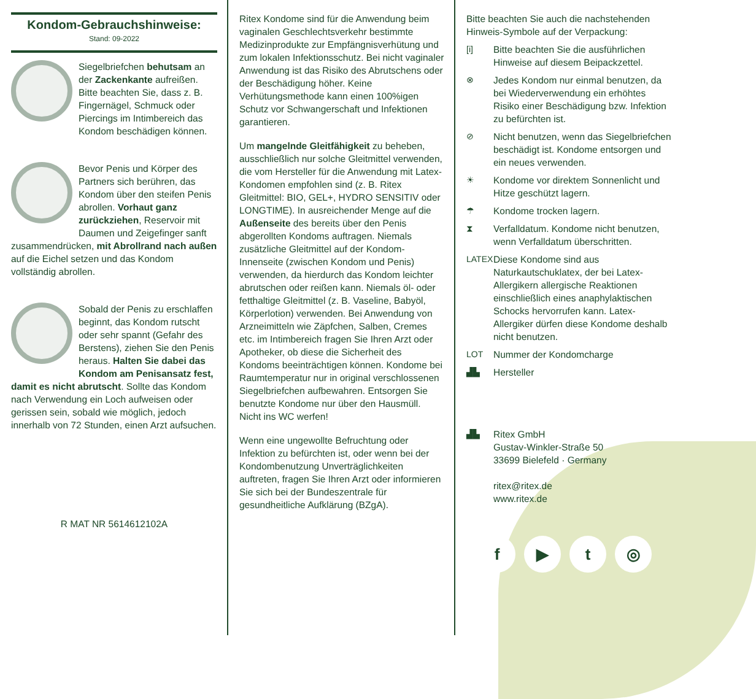Kondom-Gebrauchshinweise:
Stand: 09-2022
Siegelbriefchen behutsam an der Zackenkante aufreißen. Bitte beachten Sie, dass z. B. Fingernägel, Schmuck oder Piercings im Intimbereich das Kondom beschädigen können.
Bevor Penis und Körper des Partners sich berühren, das Kondom über den steifen Penis abrollen. Vorhaut ganz zurückziehen, Reservoir mit Daumen und Zeigefinger sanft zusammendrücken, mit Abrollrand nach außen auf die Eichel setzen und das Kondom vollständig abrollen.
Sobald der Penis zu erschlaffen beginnt, das Kondom rutscht oder sehr spannt (Gefahr des Berstens), ziehen Sie den Penis heraus. Halten Sie dabei das Kondom am Penisansatz fest, damit es nicht abrutscht. Sollte das Kondom nach Verwendung ein Loch aufweisen oder gerissen sein, sobald wie möglich, jedoch innerhalb von 72 Stunden, einen Arzt aufsuchen.
R MAT NR 5614612102A
Ritex Kondome sind für die Anwendung beim vaginalen Geschlechtsverkehr bestimmte Medizinprodukte zur Empfängnisverhütung und zum lokalen Infektionsschutz. Bei nicht vaginaler Anwendung ist das Risiko des Abrutschens oder der Beschädigung höher. Keine Verhütungsmethode kann einen 100%igen Schutz vor Schwangerschaft und Infektionen garantieren.
Um mangelnde Gleitfähigkeit zu beheben, ausschließlich nur solche Gleitmittel verwenden, die vom Hersteller für die Anwendung mit Latex-Kondomen empfohlen sind (z. B. Ritex Gleitmittel: BIO, GEL+, HYDRO SENSITIV oder LONGTIME). In ausreichender Menge auf die Außenseite des bereits über den Penis abgerollten Kondoms auftragen. Niemals zusätzliche Gleitmittel auf der Kondom-Innenseite (zwischen Kondom und Penis) verwenden, da hierdurch das Kondom leichter abrutschen oder reißen kann. Niemals öl- oder fetthaltige Gleitmittel (z. B. Vaseline, Babyöl, Körperlotion) verwenden. Bei Anwendung von Arzneimitteln wie Zäpfchen, Salben, Cremes etc. im Intimbereich fragen Sie Ihren Arzt oder Apotheker, ob diese die Sicherheit des Kondoms beeinträchtigen können. Kondome bei Raumtemperatur nur in original verschlossenen Siegelbriefchen aufbewahren. Entsorgen Sie benutzte Kondome nur über den Hausmüll. Nicht ins WC werfen!
Wenn eine ungewollte Befruchtung oder Infektion zu befürchten ist, oder wenn bei der Kondombenutzung Unverträglichkeiten auftreten, fragen Sie Ihren Arzt oder informieren Sie sich bei der Bundeszentrale für gesundheitliche Aufklärung (BZgA).
Bitte beachten Sie auch die nachstehenden Hinweis-Symbole auf der Verpackung:
[i] Bitte beachten Sie die ausführlichen Hinweise auf diesem Beipackzettel.
⊗ Jedes Kondom nur einmal benutzen, da bei Wiederverwendung ein erhöhtes Risiko einer Beschädigung bzw. Infektion zu befürchten ist.
⊘ Nicht benutzen, wenn das Siegelbriefchen beschädigt ist. Kondome entsorgen und ein neues verwenden.
☀ Kondome vor direktem Sonnenlicht und Hitze geschützt lagern.
☂ Kondome trocken lagern.
⧗ Verfalldatum. Kondome nicht benutzen, wenn Verfalldatum überschritten.
LATEX Diese Kondome sind aus Naturkautschuklatex, der bei Latex-Allergikern allergische Reaktionen einschließlich eines anaphylaktischen Schocks hervorrufen kann. Latex-Allergiker dürfen diese Kondome deshalb nicht benutzen.
LOT Nummer der Kondomcharge
▟▙ Hersteller
▟▙ Ritex GmbH
Gustav-Winkler-Straße 50
33699 Bielefeld · Germany
ritex@ritex.de
www.ritex.de
f ▶ t ◎